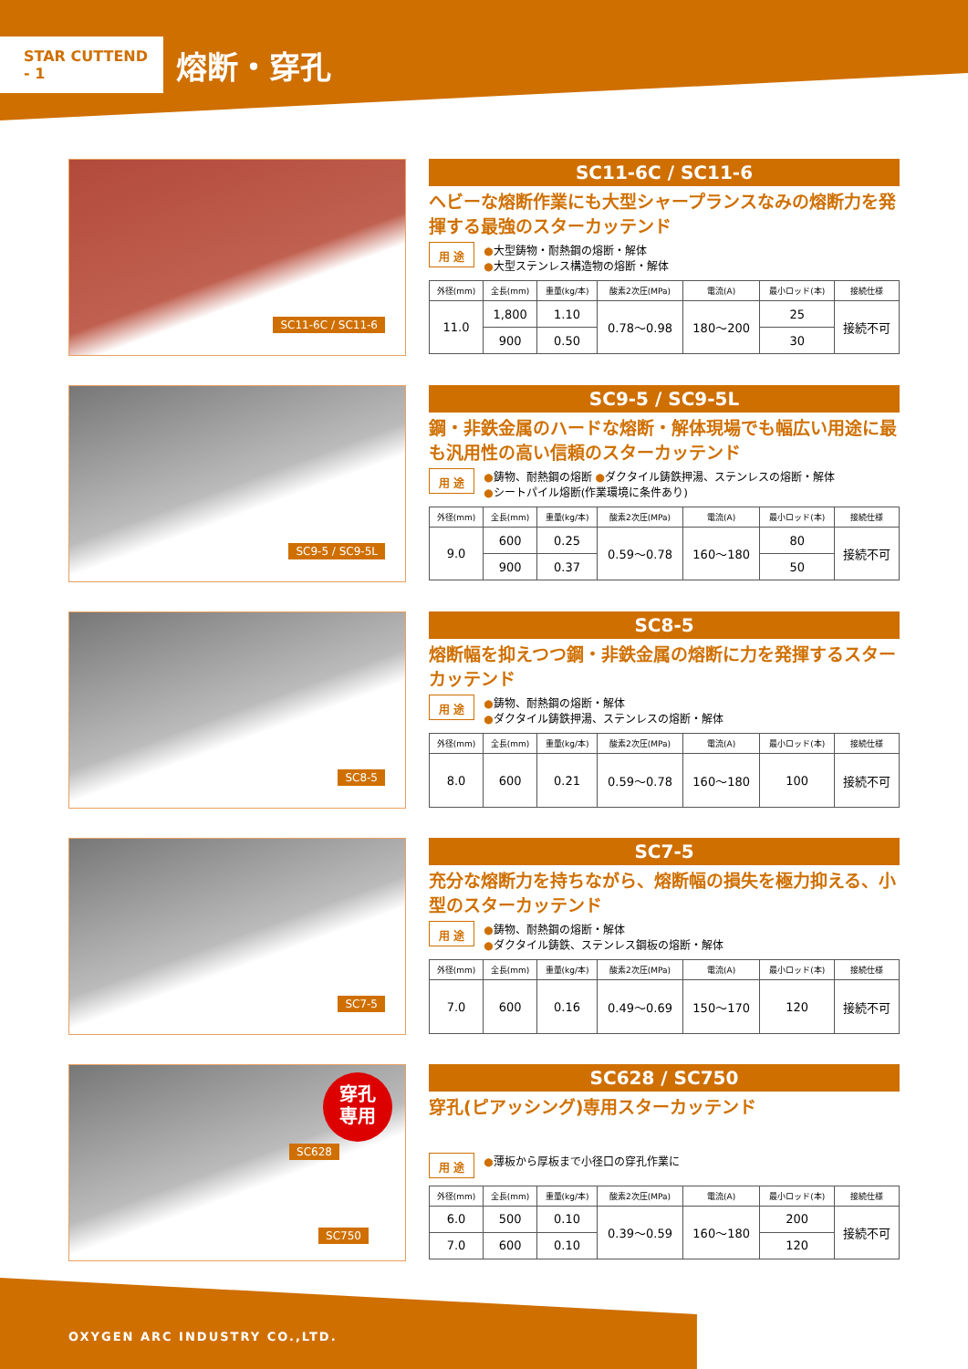STAR CUTTEND - 1
熔断・穿孔
SC11-6C / SC11-6
SC11-6C / SC11-6
ヘビーな熔断作業にも大型シャープランスなみの熔断力を発揮する最強のスターカッテンド
用 途
●大型鋳物・耐熱鋼の熔断・解体
●大型ステンレス構造物の熔断・解体
| 外径(mm) | 全長(mm) | 重量(kg/本) | 酸素2次圧(MPa) | 電流(A) | 最小ロッド(本) | 接続仕様 |
| --- | --- | --- | --- | --- | --- | --- |
| 11.0 | 1,800 | 1.10 | 0.78〜0.98 | 180〜200 | 25 | 接続不可 |
| | 900 | 0.50 | | | 30 | |
SC9-5 / SC9-5L
SC9-5 / SC9-5L
鋼・非鉄金属のハードな熔断・解体現場でも幅広い用途に最も汎用性の高い信頼のスターカッテンド
用 途
●鋳物、耐熱鋼の熔断 ●ダクタイル鋳鉄押湯、ステンレスの熔断・解体
●シートパイル熔断(作業環境に条件あり)
| 外径(mm) | 全長(mm) | 重量(kg/本) | 酸素2次圧(MPa) | 電流(A) | 最小ロッド(本) | 接続仕様 |
| --- | --- | --- | --- | --- | --- | --- |
| 9.0 | 600 | 0.25 | 0.59〜0.78 | 160〜180 | 80 | 接続不可 |
| | 900 | 0.37 | | | 50 | |
SC8-5
SC8-5
熔断幅を抑えつつ鋼・非鉄金属の熔断に力を発揮するスターカッテンド
用 途
●鋳物、耐熱鋼の熔断・解体
●ダクタイル鋳鉄押湯、ステンレスの熔断・解体
| 外径(mm) | 全長(mm) | 重量(kg/本) | 酸素2次圧(MPa) | 電流(A) | 最小ロッド(本) | 接続仕様 |
| --- | --- | --- | --- | --- | --- | --- |
| 8.0 | 600 | 0.21 | 0.59〜0.78 | 160〜180 | 100 | 接続不可 |
SC7-5
SC7-5
充分な熔断力を持ちながら、熔断幅の損失を極力抑える、小型のスターカッテンド
用 途
●鋳物、耐熱鋼の熔断・解体
●ダクタイル鋳鉄、ステンレス鋼板の熔断・解体
| 外径(mm) | 全長(mm) | 重量(kg/本) | 酸素2次圧(MPa) | 電流(A) | 最小ロッド(本) | 接続仕様 |
| --- | --- | --- | --- | --- | --- | --- |
| 7.0 | 600 | 0.16 | 0.49〜0.69 | 150〜170 | 120 | 接続不可 |
穿孔
専用
SC628
SC750
SC628 / SC750
穿孔(ピアッシング)専用スターカッテンド
用 途
●薄板から厚板まで小径口の穿孔作業に
| 外径(mm) | 全長(mm) | 重量(kg/本) | 酸素2次圧(MPa) | 電流(A) | 最小ロッド(本) | 接続仕様 |
| --- | --- | --- | --- | --- | --- | --- |
| 6.0 | 500 | 0.10 | 0.39〜0.59 | 160〜180 | 200 | 接続不可 |
| 7.0 | 600 | 0.10 | | | 120 | |
OXYGEN ARC INDUSTRY CO.,LTD.